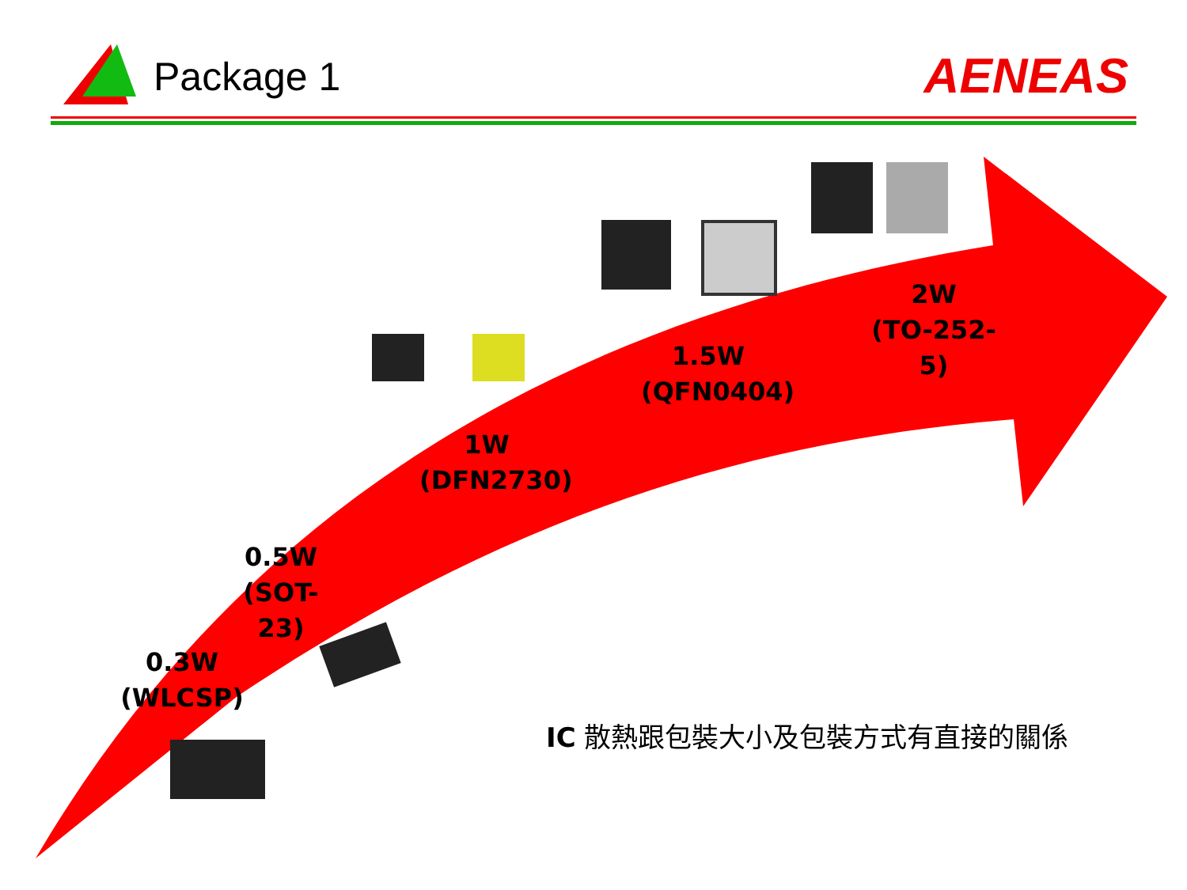Package 1 AENEAS
0.3W
(WLCSP)
0.5W
(SOT-23)
1W
(DFN2730)
1.5W
(QFN0404)
2W
(TO-252-5)
IC 散熱跟包裝大小及包裝方式有直接的關係